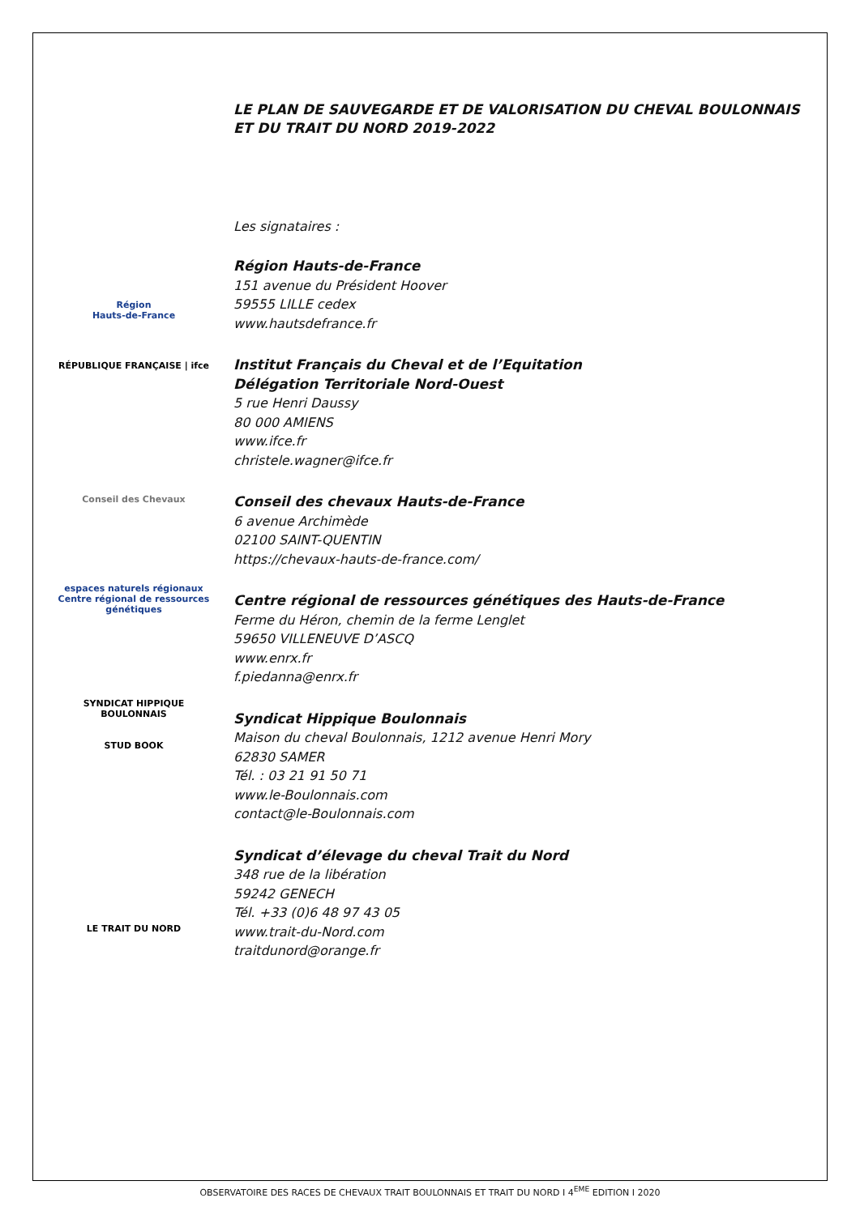Région
Hauts-de-France
RÉPUBLIQUE FRANÇAISE | ifce
Conseil des Chevaux
espaces naturels régionaux
Centre régional de ressources génétiques
SYNDICAT HIPPIQUE BOULONNAIS
STUD BOOK
LE TRAIT DU NORD
LE PLAN DE SAUVEGARDE ET DE VALORISATION DU CHEVAL BOULONNAIS ET DU TRAIT DU NORD 2019-2022
Les signataires :
Région Hauts-de-France
151 avenue du Président Hoover
59555 LILLE cedex
www.hautsdefrance.fr
Institut Français du Cheval et de l’Equitation
Délégation Territoriale Nord-Ouest
5 rue Henri Daussy
80 000 AMIENS
www.ifce.fr
christele.wagner@ifce.fr
Conseil des chevaux Hauts-de-France
6 avenue Archimède
02100 SAINT-QUENTIN
https://chevaux-hauts-de-france.com/
Centre régional de ressources génétiques des Hauts-de-France
Ferme du Héron, chemin de la ferme Lenglet
59650 VILLENEUVE D’ASCQ
www.enrx.fr
f.piedanna@enrx.fr
Syndicat Hippique Boulonnais
Maison du cheval Boulonnais, 1212 avenue Henri Mory
62830 SAMER
Tél. : 03 21 91 50 71
www.le-Boulonnais.com
contact@le-Boulonnais.com
Syndicat d’élevage du cheval Trait du Nord
348 rue de la libération
59242 GENECH
Tél. +33 (0)6 48 97 43 05
www.trait-du-Nord.com
traitdunord@orange.fr
OBSERVATOIRE DES RACES DE CHEVAUX TRAIT BOULONNAIS ET TRAIT DU NORD I 4<sup>EME</sup> EDITION I 2020